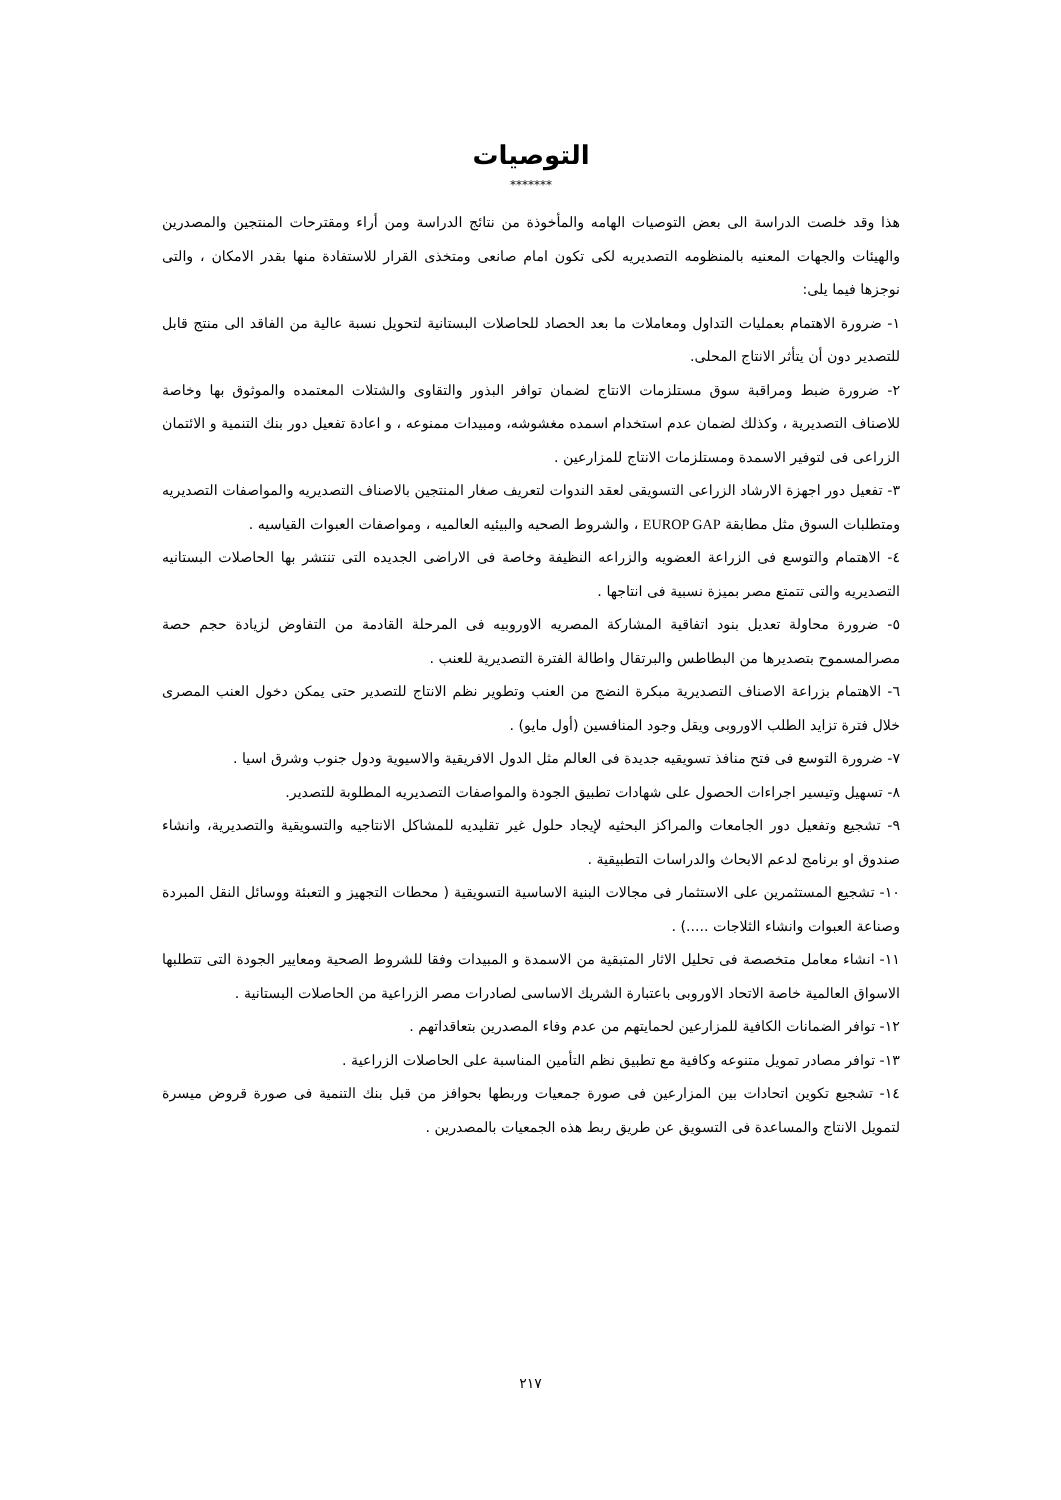التوصيات
*******
هذا وقد خلصت الدراسة الى بعض التوصيات الهامه والمأخوذة من نتائج الدراسة ومن أراء ومقترحات المنتجين والمصدرين والهيئات والجهات المعنيه بالمنظومه التصديريه لكى تكون امام صانعى ومتخذى القرار للاستفادة منها بقدر الامكان ، والتى نوجزها فيما يلى:
١- ضرورة الاهتمام بعمليات التداول ومعاملات ما بعد الحصاد للحاصلات البستانية لتحويل نسبة عالية من الفاقد الى منتج قابل للتصدير دون أن يتأثر الانتاج المحلى.
٢- ضرورة ضبط ومراقبة سوق مستلزمات الانتاج لضمان توافر البذور والتقاوى والشتلات المعتمده والموثوق بها وخاصة للاصناف التصديرية ، وكذلك لضمان عدم استخدام اسمده مغشوشه، ومبيدات ممنوعه ، و اعادة تفعيل دور بنك التنمية و الائتمان الزراعى فى لتوفير الاسمدة ومستلزمات الانتاج للمزارعين .
٣- تفعيل دور اجهزة الارشاد الزراعى التسويقى لعقد الندوات لتعريف صغار المنتجين بالاصناف التصديريه والمواصفات التصديريه ومتطلبات السوق مثل مطابقة EUROP GAP ، والشروط الصحيه والبيئيه العالميه ، ومواصفات العبوات القياسيه .
٤- الاهتمام والتوسع فى الزراعة العضويه والزراعه النظيفة وخاصة فى الاراضى الجديده التى تنتشر بها الحاصلات البستانيه التصديريه والتى تتمتع مصر بميزة نسبية فى انتاجها .
٥- ضرورة محاولة تعديل بنود اتفاقية المشاركة المصريه الاوروبيه فى المرحلة القادمة من التفاوض لزيادة حجم حصة مصرالمسموح بتصديرها من البطاطس والبرتقال واطالة الفترة التصديرية للعنب .
٦- الاهتمام بزراعة الاصناف التصديرية مبكرة النضج من العنب وتطوير نظم الانتاج للتصدير حتى يمكن دخول العنب المصرى خلال فترة تزايد الطلب الاوروبى ويقل وجود المنافسين (أول مايو) .
٧- ضرورة التوسع فى فتح منافذ تسويقيه جديدة فى العالم مثل الدول الافريقية والاسيوية ودول جنوب وشرق اسيا .
٨- تسهيل وتيسير اجراءات الحصول على شهادات تطبيق الجودة والمواصفات التصديريه المطلوبة للتصدير.
٩- تشجيع وتفعيل دور الجامعات والمراكز البحثيه لإيجاد حلول غير تقليديه للمشاكل الانتاجيه والتسويقية والتصديرية، وانشاء صندوق او برنامج لدعم الابحاث والدراسات التطبيقية .
١٠- تشجيع المستثمرين على الاستثمار فى مجالات البنية الاساسية التسويقية ( محطات التجهيز و التعبئة ووسائل النقل المبردة وصناعة العبوات وانشاء الثلاجات .....) .
١١- انشاء معامل متخصصة فى تحليل الاثار المتبقية من الاسمدة و المبيدات وفقا للشروط الصحية ومعايير الجودة التى تتطلبها الاسواق العالمية خاصة الاتحاد الاوروبى باعتبارة الشريك الاساسى لصادرات مصر الزراعية من الحاصلات البستانية .
١٢- توافر الضمانات الكافية للمزارعين لحمايتهم من عدم وفاء المصدرين بتعاقداتهم .
١٣- توافر مصادر تمويل متنوعه وكافية مع تطبيق نظم التأمين المناسبة على الحاصلات الزراعية .
١٤- تشجيع تكوين اتحادات بين المزارعين فى صورة جمعيات وربطها بحوافز من قبل بنك التنمية فى صورة قروض ميسرة لتمويل الانتاج والمساعدة فى التسويق عن طريق ربط هذه الجمعيات بالمصدرين .
٢١٧